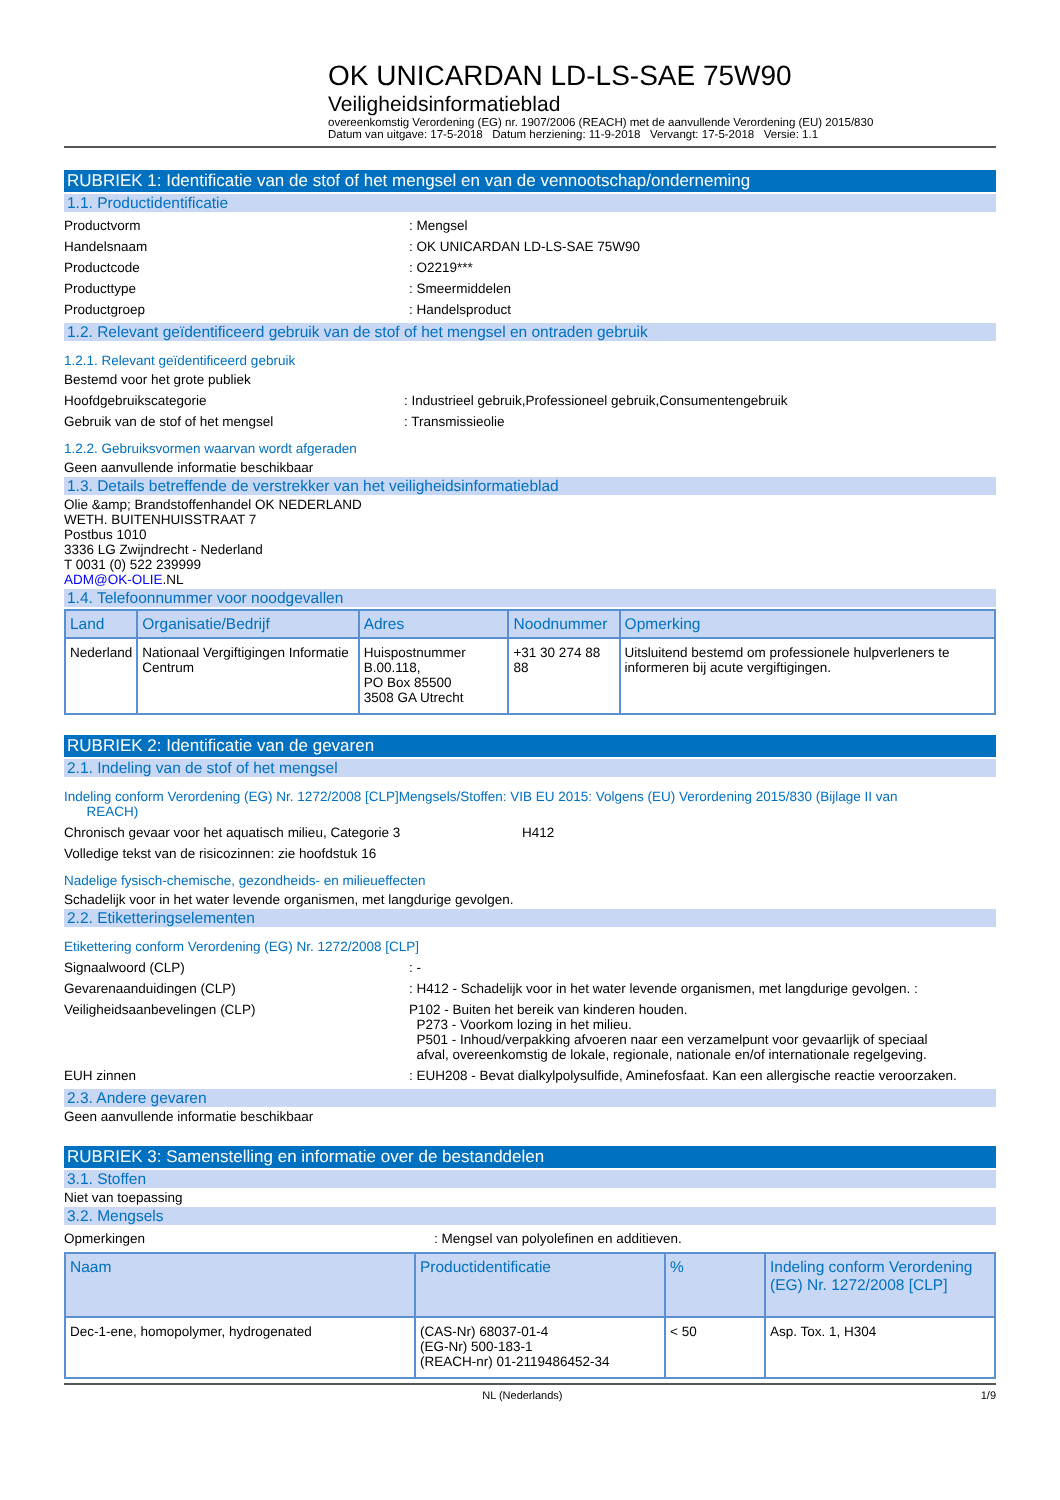OK UNICARDAN LD-LS-SAE 75W90
Veiligheidsinformatieblad
overeenkomstig Verordening (EG) nr. 1907/2006 (REACH) met de aanvullende Verordening (EU) 2015/830
Datum van uitgave: 17-5-2018 Datum herziening: 11-9-2018 Vervangt: 17-5-2018 Versie: 1.1
RUBRIEK 1: Identificatie van de stof of het mengsel en van de vennootschap/onderneming
1.1. Productidentificatie
Productvorm : Mengsel
Handelsnaam : OK UNICARDAN LD-LS-SAE 75W90
Productcode : O2219***
Producttype : Smeermiddelen
Productgroep : Handelsproduct
1.2. Relevant geïdentificeerd gebruik van de stof of het mengsel en ontraden gebruik
1.2.1. Relevant geïdentificeerd gebruik
Bestemd voor het grote publiek
Hoofdgebruikscategorie : Industrieel gebruik,Professioneel gebruik,Consumentengebruik
Gebruik van de stof of het mengsel : Transmissieolie
1.2.2. Gebruiksvormen waarvan wordt afgeraden
Geen aanvullende informatie beschikbaar
1.3. Details betreffende de verstrekker van het veiligheidsinformatieblad
Olie &amp; Brandstoffenhandel OK NEDERLAND
WETH. BUITENHUISSTRAAT 7
Postbus 1010
3336 LG Zwijndrecht - Nederland
T 0031 (0) 522 239999
ADM@OK-OLIE.NL
1.4. Telefoonnummer voor noodgevallen
| Land | Organisatie/Bedrijf | Adres | Noodnummer | Opmerking |
| --- | --- | --- | --- | --- |
| Nederland | Nationaal Vergiftigingen Informatie Centrum | Huispostnummer B.00.118, PO Box 85500 3508 GA Utrecht | +31 30 274 88 88 | Uitsluitend bestemd om professionele hulpverleners te informeren bij acute vergiftigingen. |
RUBRIEK 2: Identificatie van de gevaren
2.1. Indeling van de stof of het mengsel
Indeling conform Verordening (EG) Nr. 1272/2008 [CLP]Mengsels/Stoffen: VIB EU 2015: Volgens (EU) Verordening 2015/830 (Bijlage II van
REACH)
Chronisch gevaar voor het aquatisch milieu, Categorie 3 H412
Volledige tekst van de risicozinnen: zie hoofdstuk 16
Nadelige fysisch-chemische, gezondheids- en milieueffecten
Schadelijk voor in het water levende organismen, met langdurige gevolgen.
2.2. Etiketteringselementen
Etikettering conform Verordening (EG) Nr. 1272/2008 [CLP]
Signaalwoord (CLP) : -
Gevarenaanduidingen (CLP) : H412 - Schadelijk voor in het water levende organismen, met langdurige gevolgen. :
Veiligheidsaanbevelingen (CLP) P102 - Buiten het bereik van kinderen houden.
P273 - Voorkom lozing in het milieu.
P501 - Inhoud/verpakking afvoeren naar een verzamelpunt voor gevaarlijk of speciaal
afval, overeenkomstig de lokale, regionale, nationale en/of internationale regelgeving.
EUH zinnen : EUH208 - Bevat dialkylpolysulfide, Aminefosfaat. Kan een allergische reactie veroorzaken.
2.3. Andere gevaren
Geen aanvullende informatie beschikbaar
RUBRIEK 3: Samenstelling en informatie over de bestanddelen
3.1. Stoffen
Niet van toepassing
3.2. Mengsels
Opmerkingen : Mengsel van polyolefinen en additieven.
| Naam | Productidentificatie | % | Indeling conform Verordening (EG) Nr. 1272/2008 [CLP] |
| --- | --- | --- | --- |
| Dec-1-ene, homopolymer, hydrogenated | (CAS-Nr) 68037-01-4 (EG-Nr) 500-183-1 (REACH-nr) 01-2119486452-34 | < 50 | Asp. Tox. 1, H304 |
NL (Nederlands) 1/9